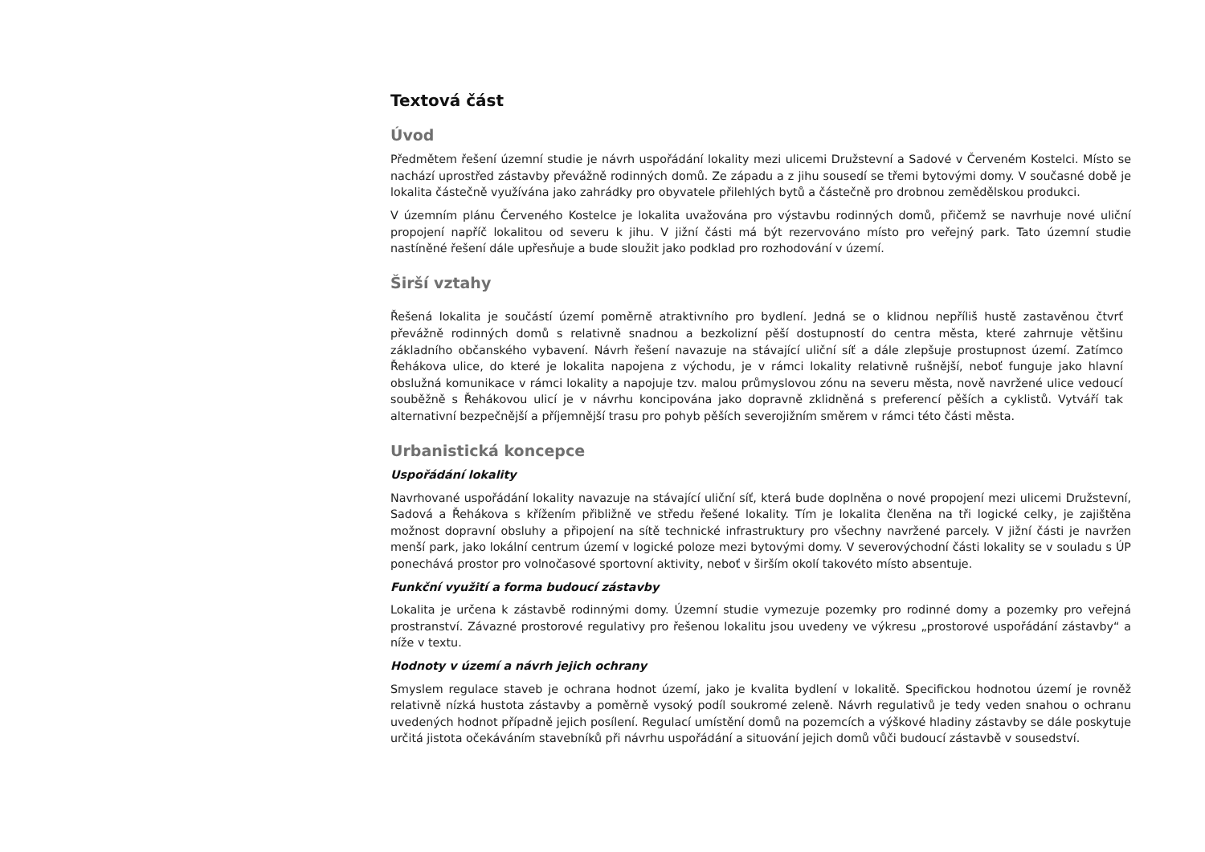Textová část
Úvod
Předmětem řešení územní studie je návrh uspořádání lokality mezi ulicemi Družstevní a Sadové v Červeném Kostelci. Místo se nachází uprostřed zástavby převážně rodinných domů. Ze západu a z jihu sousedí se třemi bytovými domy. V současné době je lokalita částečně využívána jako zahrádky pro obyvatele přilehlých bytů a částečně pro drobnou zemědělskou produkci.
V územním plánu Červeného Kostelce je lokalita uvažována pro výstavbu rodinných domů, přičemž se navrhuje nové uliční propojení napříč lokalitou od severu k jihu. V jižní části má být rezervováno místo pro veřejný park. Tato územní studie nastíněné řešení dále upřesňuje a bude sloužit jako podklad pro rozhodování v území.
Širší vztahy
Řešená lokalita je součástí území poměrně atraktivního pro bydlení. Jedná se o klidnou nepříliš hustě zastavěnou čtvrť převážně rodinných domů s relativně snadnou a bezkolizní pěší dostupností do centra města, které zahrnuje většinu základního občanského vybavení. Návrh řešení navazuje na stávající uliční síť a dále zlepšuje prostupnost území. Zatímco Řehákova ulice, do které je lokalita napojena z východu, je v rámci lokality relativně rušnější, neboť funguje jako hlavní obslužná komunikace v rámci lokality a napojuje tzv. malou průmyslovou zónu na severu města, nově navržené ulice vedoucí souběžně s Řehákovou ulicí je v návrhu koncipována jako dopravně zklidněná s preferencí pěších a cyklistů. Vytváří tak alternativní bezpečnější a příjemnější trasu pro pohyb pěších severojižním směrem v rámci této části města.
Urbanistická koncepce
Uspořádání lokality
Navrhované uspořádání lokality navazuje na stávající uliční síť, která bude doplněna o nové propojení mezi ulicemi Družstevní, Sadová a Řehákova s křížením přibližně ve středu řešené lokality. Tím je lokalita členěna na tři logické celky, je zajištěna možnost dopravní obsluhy a připojení na sítě technické infrastruktury pro všechny navržené parcely. V jižní části je navržen menší park, jako lokální centrum území v logické poloze mezi bytovými domy. V severovýchodní části lokality se v souladu s ÚP ponechává prostor pro volnočasové sportovní aktivity, neboť v širším okolí takovéto místo absentuje.
Funkční využití a forma budoucí zástavby
Lokalita je určena k zástavbě rodinnými domy. Územní studie vymezuje pozemky pro rodinné domy a pozemky pro veřejná prostranství. Závazné prostorové regulativy pro řešenou lokalitu jsou uvedeny ve výkresu „prostorové uspořádání zástavby“ a níže v textu.
Hodnoty v území a návrh jejich ochrany
Smyslem regulace staveb je ochrana hodnot území, jako je kvalita bydlení v lokalitě. Specifickou hodnotou území je rovněž relativně nízká hustota zástavby a poměrně vysoký podíl soukromé zeleně. Návrh regulativů je tedy veden snahou o ochranu uvedených hodnot případně jejich posílení. Regulací umístění domů na pozemcích a výškové hladiny zástavby se dále poskytuje určitá jistota očekáváním stavebníků při návrhu uspořádání a situování jejich domů vůči budoucí zástavbě v sousedství.